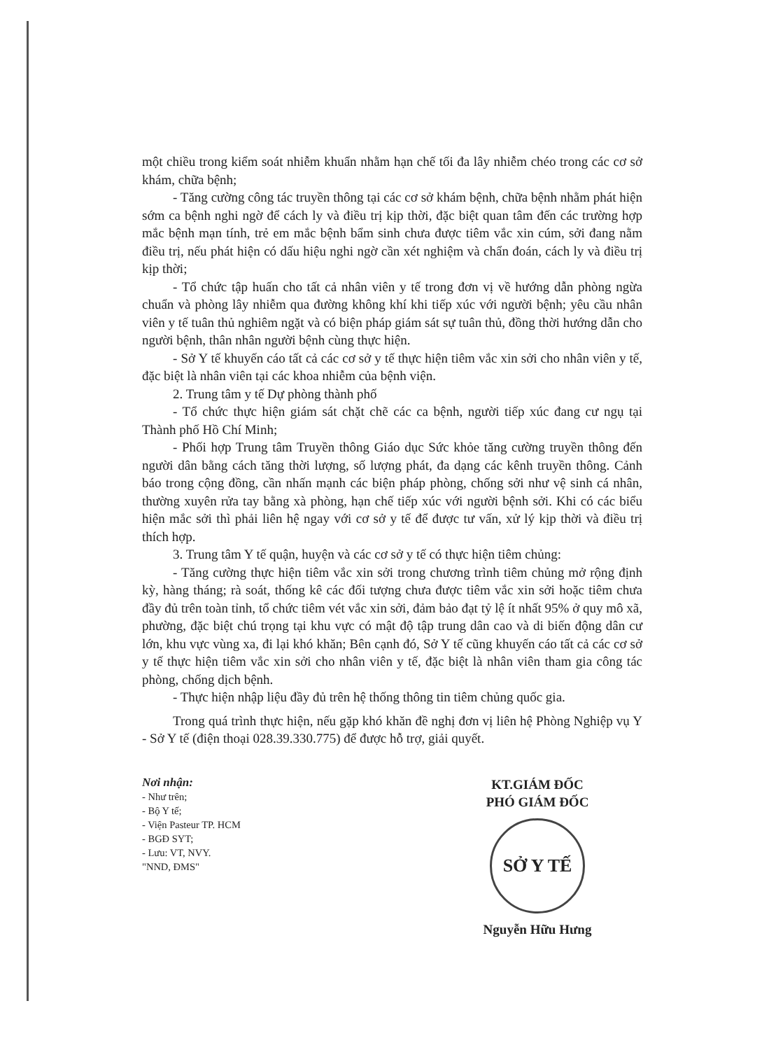một chiều trong kiểm soát nhiễm khuẩn nhằm hạn chế tối đa lây nhiễm chéo trong các cơ sở khám, chữa bệnh;
- Tăng cường công tác truyền thông tại các cơ sở khám bệnh, chữa bệnh nhằm phát hiện sớm ca bệnh nghi ngờ để cách ly và điều trị kịp thời, đặc biệt quan tâm đến các trường hợp mắc bệnh mạn tính, trẻ em mắc bệnh bẩm sinh chưa được tiêm vắc xin cúm, sởi đang nằm điều trị, nếu phát hiện có dấu hiệu nghi ngờ cần xét nghiệm và chẩn đoán, cách ly và điều trị kịp thời;
- Tổ chức tập huấn cho tất cả nhân viên y tế trong đơn vị về hướng dẫn phòng ngừa chuẩn và phòng lây nhiễm qua đường không khí khi tiếp xúc với người bệnh; yêu cầu nhân viên y tế tuân thủ nghiêm ngặt và có biện pháp giám sát sự tuân thủ, đồng thời hướng dẫn cho người bệnh, thân nhân người bệnh cùng thực hiện.
- Sở Y tế khuyến cáo tất cả các cơ sở y tế thực hiện tiêm vắc xin sởi cho nhân viên y tế, đặc biệt là nhân viên tại các khoa nhiễm của bệnh viện.
2. Trung tâm y tế Dự phòng thành phố
- Tổ chức thực hiện giám sát chặt chẽ các ca bệnh, người tiếp xúc đang cư ngụ tại Thành phố Hồ Chí Minh;
- Phối hợp Trung tâm Truyền thông Giáo dục Sức khỏe tăng cường truyền thông đến người dân bằng cách tăng thời lượng, số lượng phát, đa dạng các kênh truyền thông. Cảnh báo trong cộng đồng, cần nhấn mạnh các biện pháp phòng, chống sởi như vệ sinh cá nhân, thường xuyên rửa tay bằng xà phòng, hạn chế tiếp xúc với người bệnh sởi. Khi có các biểu hiện mắc sởi thì phải liên hệ ngay với cơ sở y tế để được tư vấn, xử lý kịp thời và điều trị thích hợp.
3. Trung tâm Y tế quận, huyện và các cơ sở y tế có thực hiện tiêm chủng:
- Tăng cường thực hiện tiêm vắc xin sởi trong chương trình tiêm chủng mở rộng định kỳ, hàng tháng; rà soát, thống kê các đối tượng chưa được tiêm vắc xin sởi hoặc tiêm chưa đầy đủ trên toàn tỉnh, tổ chức tiêm vét vắc xin sởi, đảm bảo đạt tỷ lệ ít nhất 95% ở quy mô xã, phường, đặc biệt chú trọng tại khu vực có mật độ tập trung dân cao và di biến động dân cư lớn, khu vực vùng xa, đi lại khó khăn; Bên cạnh đó, Sở Y tế cũng khuyến cáo tất cả các cơ sở y tế thực hiện tiêm vắc xin sởi cho nhân viên y tế, đặc biệt là nhân viên tham gia công tác phòng, chống dịch bệnh.
- Thực hiện nhập liệu đầy đủ trên hệ thống thông tin tiêm chủng quốc gia.
Trong quá trình thực hiện, nếu gặp khó khăn đề nghị đơn vị liên hệ Phòng Nghiệp vụ Y - Sở Y tế (điện thoại 028.39.330.775) để được hỗ trợ, giải quyết.
Nơi nhận:
- Như trên;
- Bộ Y tế;
- Viện Pasteur TP. HCM
- BGĐ SYT;
- Lưu: VT, NVY.
"NND, ĐMS"
KT.GIÁM ĐỐC
PHÓ GIÁM ĐỐC
SỞ Y TẾ
Nguyễn Hữu Hưng